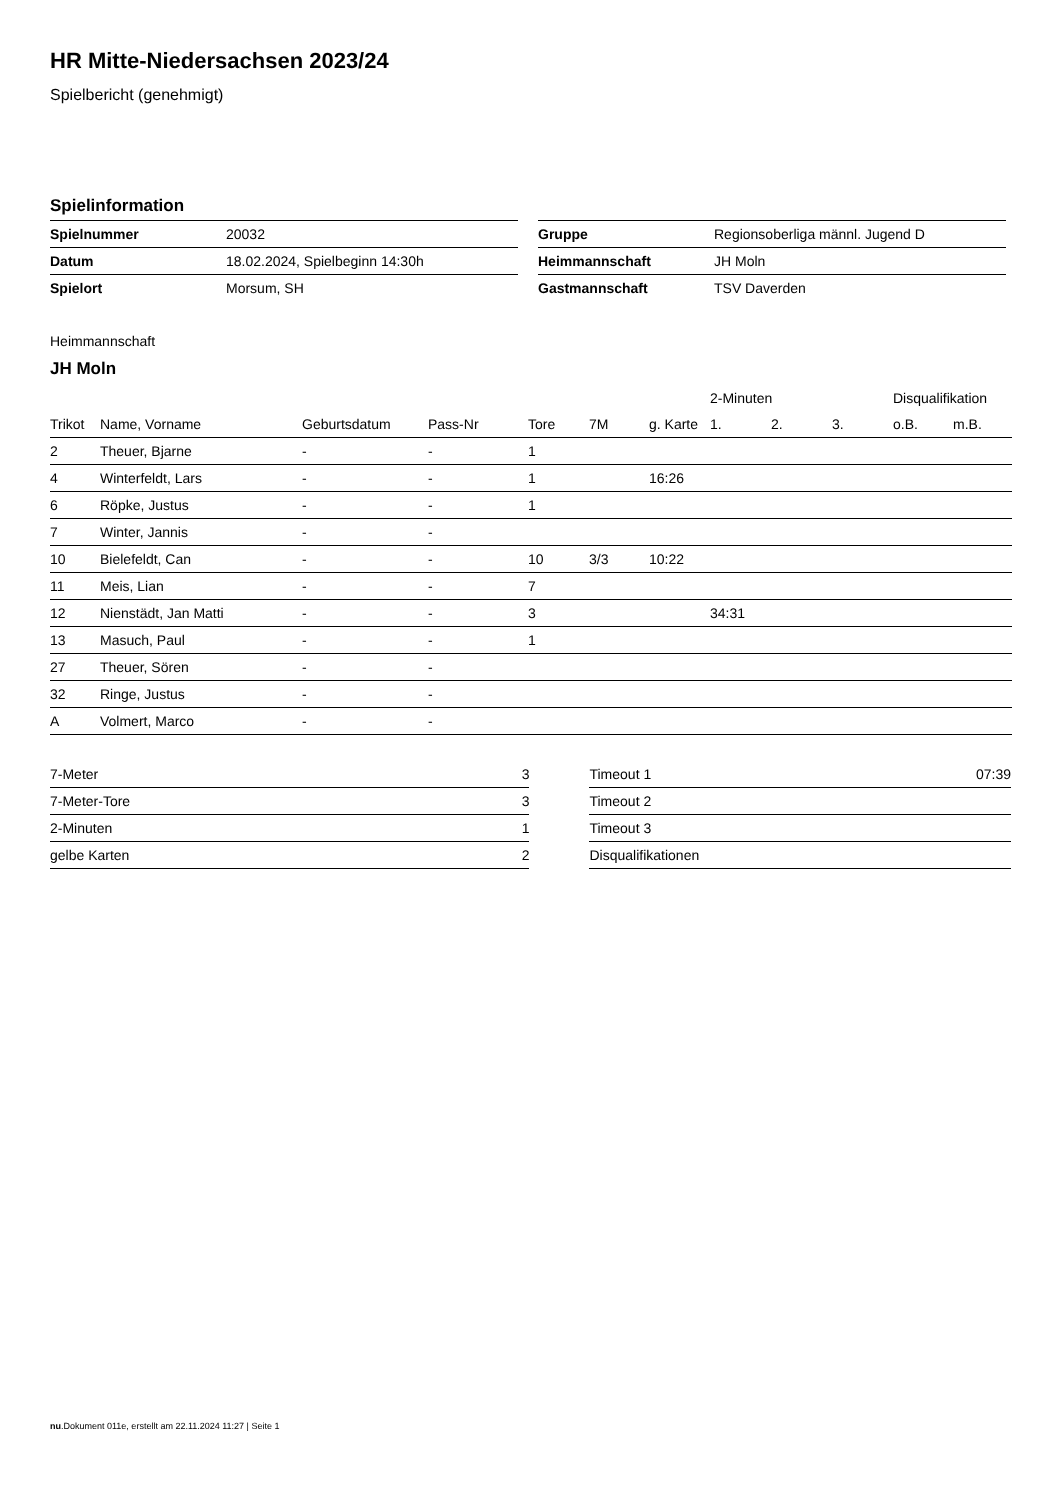HR Mitte-Niedersachsen 2023/24
Spielbericht (genehmigt)
Spielinformation
| Spielnummer | 20032 |
| Datum | 18.02.2024, Spielbeginn 14:30h |
| Spielort | Morsum, SH |
| Gruppe | Regionsoberliga männl. Jugend D |
| Heimmannschaft | JH Moln |
| Gastmannschaft | TSV Daverden |
Heimmannschaft
JH Moln
| | | | | | | | 2-Minuten | | | Disqualifikation | |
| --- | --- | --- | --- | --- | --- | --- | --- | --- | --- | --- | --- |
| Trikot | Name, Vorname | Geburtsdatum | Pass-Nr | Tore | 7M | g. Karte | 1. | 2. | 3. | o.B. | m.B. |
| 2 | Theuer, Bjarne | - | - | 1 | | | | | | | |
| 4 | Winterfeldt, Lars | - | - | 1 | | 16:26 | | | | | |
| 6 | Röpke, Justus | - | - | 1 | | | | | | | |
| 7 | Winter, Jannis | - | - | | | | | | | | |
| 10 | Bielefeldt, Can | - | - | 10 | 3/3 | 10:22 | | | | | |
| 11 | Meis, Lian | - | - | 7 | | | | | | | |
| 12 | Nienstädt, Jan Matti | - | - | 3 | | | 34:31 | | | | |
| 13 | Masuch, Paul | - | - | 1 | | | | | | | |
| 27 | Theuer, Sören | - | - | | | | | | | | |
| 32 | Ringe, Justus | - | - | | | | | | | | |
| A | Volmert, Marco | - | - | | | | | | | | |
| 7-Meter | 3 |
| 7-Meter-Tore | 3 |
| 2-Minuten | 1 |
| gelbe Karten | 2 |
| Timeout 1 | 07:39 |
| Timeout 2 | |
| Timeout 3 | |
| Disqualifikationen | |
nu.Dokument 011e, erstellt am 22.11.2024 11:27 | Seite 1